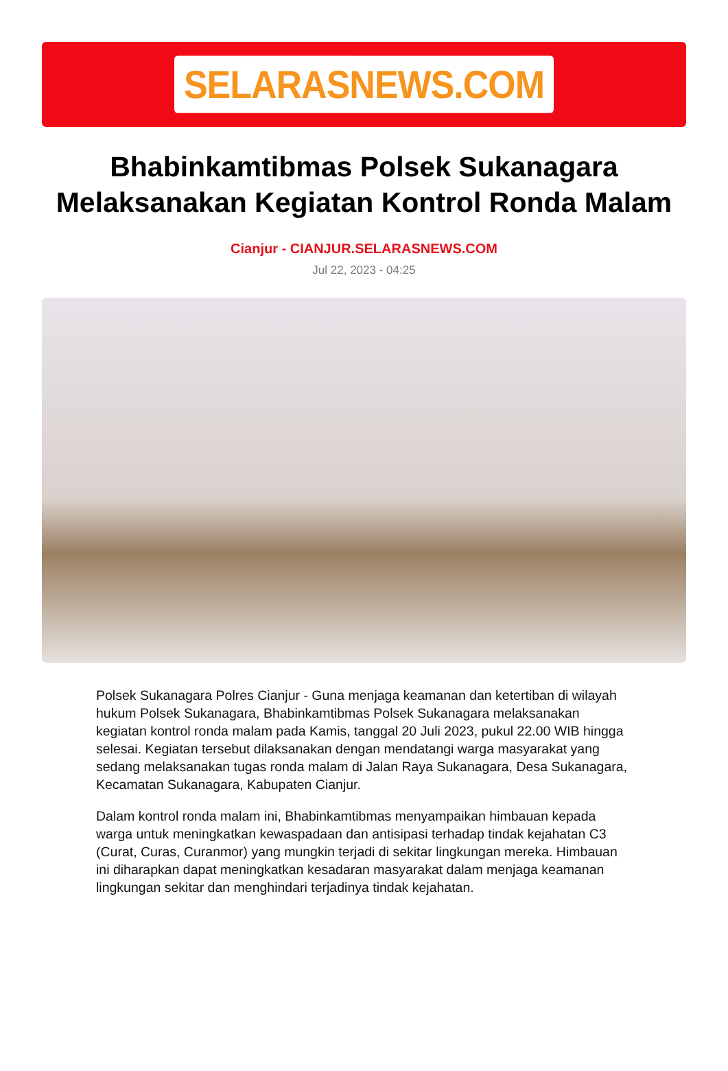SELARASNEWS.COM
Bhabinkamtibmas Polsek Sukanagara Melaksanakan Kegiatan Kontrol Ronda Malam
Cianjur - CIANJUR.SELARASNEWS.COM
Jul 22, 2023 - 04:25
Polsek Sukanagara Polres Cianjur - Guna menjaga keamanan dan ketertiban di wilayah hukum Polsek Sukanagara, Bhabinkamtibmas Polsek Sukanagara melaksanakan kegiatan kontrol ronda malam pada Kamis, tanggal 20 Juli 2023, pukul 22.00 WIB hingga selesai. Kegiatan tersebut dilaksanakan dengan mendatangi warga masyarakat yang sedang melaksanakan tugas ronda malam di Jalan Raya Sukanagara, Desa Sukanagara, Kecamatan Sukanagara, Kabupaten Cianjur.
Dalam kontrol ronda malam ini, Bhabinkamtibmas menyampaikan himbauan kepada warga untuk meningkatkan kewaspadaan dan antisipasi terhadap tindak kejahatan C3 (Curat, Curas, Curanmor) yang mungkin terjadi di sekitar lingkungan mereka. Himbauan ini diharapkan dapat meningkatkan kesadaran masyarakat dalam menjaga keamanan lingkungan sekitar dan menghindari terjadinya tindak kejahatan.